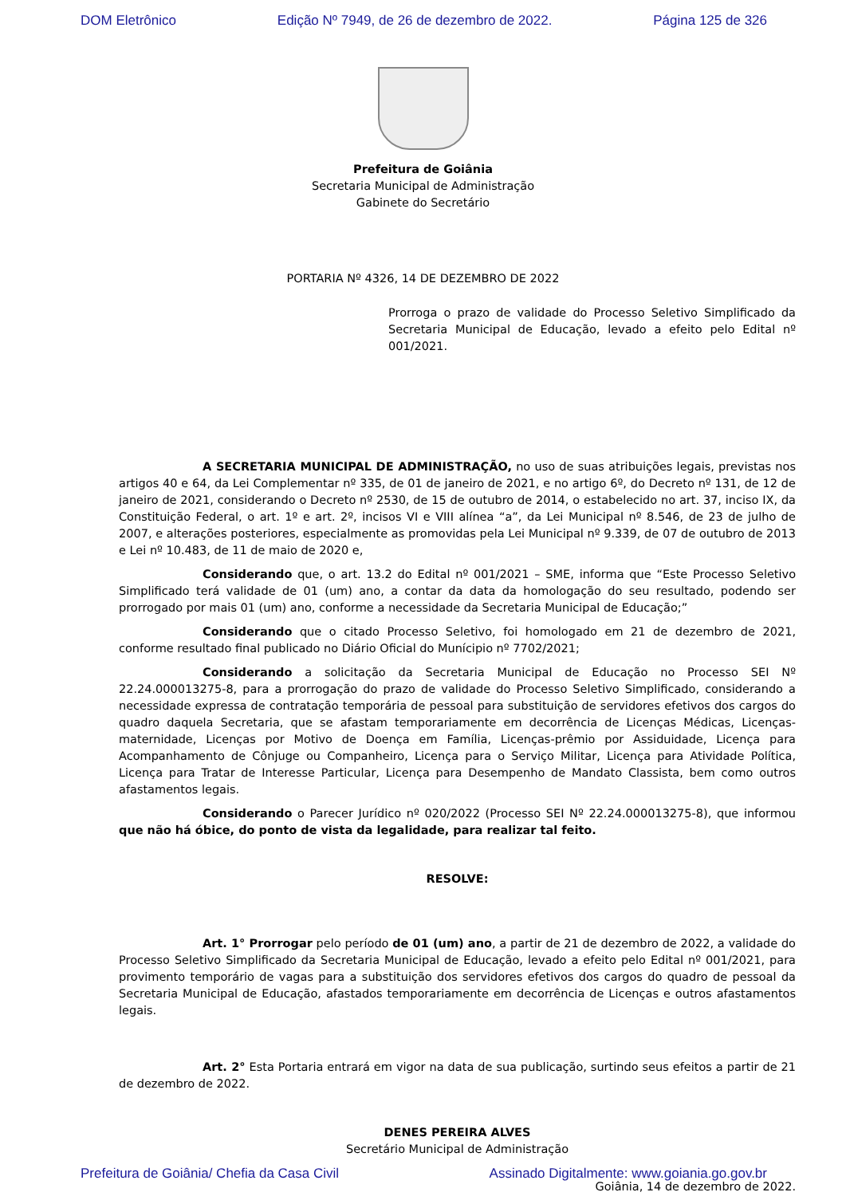DOM Eletrônico Edição Nº 7949, de 26 de dezembro de 2022. Página 125 de 326
Prefeitura de Goiânia
Secretaria Municipal de Administração
Gabinete do Secretário
PORTARIA Nº 4326, 14 DE DEZEMBRO DE 2022
Prorroga o prazo de validade do Processo Seletivo Simplificado da Secretaria Municipal de Educação, levado a efeito pelo Edital nº 001/2021.
A SECRETARIA MUNICIPAL DE ADMINISTRAÇÃO, no uso de suas atribuições legais, previstas nos artigos 40 e 64, da Lei Complementar nº 335, de 01 de janeiro de 2021, e no artigo 6º, do Decreto nº 131, de 12 de janeiro de 2021, considerando o Decreto nº 2530, de 15 de outubro de 2014, o estabelecido no art. 37, inciso IX, da Constituição Federal, o art. 1º e art. 2º, incisos VI e VIII alínea “a”, da Lei Municipal nº 8.546, de 23 de julho de 2007, e alterações posteriores, especialmente as promovidas pela Lei Municipal nº 9.339, de 07 de outubro de 2013 e Lei nº 10.483, de 11 de maio de 2020 e,
Considerando que, o art. 13.2 do Edital nº 001/2021 – SME, informa que “Este Processo Seletivo Simplificado terá validade de 01 (um) ano, a contar da data da homologação do seu resultado, podendo ser prorrogado por mais 01 (um) ano, conforme a necessidade da Secretaria Municipal de Educação;”
Considerando que o citado Processo Seletivo, foi homologado em 21 de dezembro de 2021, conforme resultado final publicado no Diário Oficial do Munícipio nº 7702/2021;
Considerando a solicitação da Secretaria Municipal de Educação no Processo SEI Nº 22.24.000013275-8, para a prorrogação do prazo de validade do Processo Seletivo Simplificado, considerando a necessidade expressa de contratação temporária de pessoal para substituição de servidores efetivos dos cargos do quadro daquela Secretaria, que se afastam temporariamente em decorrência de Licenças Médicas, Licenças-maternidade, Licenças por Motivo de Doença em Família, Licenças-prêmio por Assiduidade, Licença para Acompanhamento de Cônjuge ou Companheiro, Licença para o Serviço Militar, Licença para Atividade Política, Licença para Tratar de Interesse Particular, Licença para Desempenho de Mandato Classista, bem como outros afastamentos legais.
Considerando o Parecer Jurídico nº 020/2022 (Processo SEI Nº 22.24.000013275-8), que informou que não há óbice, do ponto de vista da legalidade, para realizar tal feito.
RESOLVE:
Art. 1° Prorrogar pelo período de 01 (um) ano, a partir de 21 de dezembro de 2022, a validade do Processo Seletivo Simplificado da Secretaria Municipal de Educação, levado a efeito pelo Edital nº 001/2021, para provimento temporário de vagas para a substituição dos servidores efetivos dos cargos do quadro de pessoal da Secretaria Municipal de Educação, afastados temporariamente em decorrência de Licenças e outros afastamentos legais.
Art. 2° Esta Portaria entrará em vigor na data de sua publicação, surtindo seus efeitos a partir de 21 de dezembro de 2022.
DENES PEREIRA ALVES
Secretário Municipal de Administração
Goiânia, 14 de dezembro de 2022.
Prefeitura de Goiânia/ Chefia da Casa Civil Assinado Digitalmente: www.goiania.go.gov.br